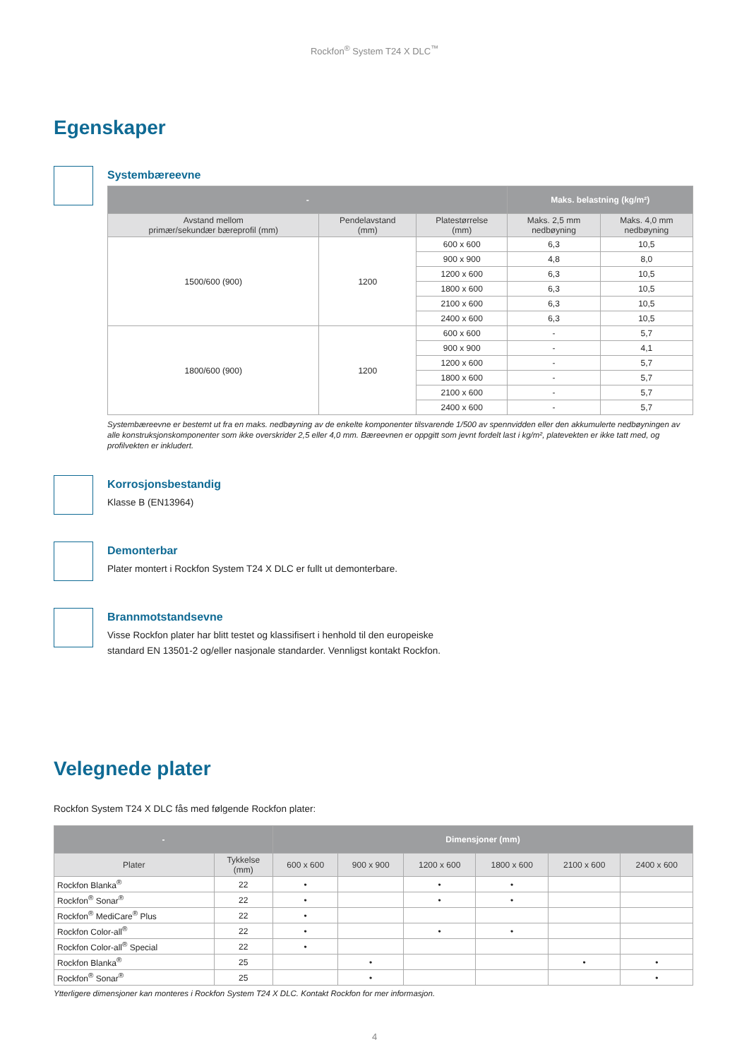Rockfon<sup>®</sup> System T24 X DLC<sup>™</sup>
Egenskaper
Systembæreevne
| - | | | Maks. belastning (kg/m²) | |
| --- | --- | --- | --- | --- |
| Avstand mellom primær/sekundær bæreprofil (mm) | Pendelavstand (mm) | Platestørrelse (mm) | Maks. 2,5 mm nedbøyning | Maks. 4,0 mm nedbøyning |
| 1500/600 (900) | 1200 | 600 x 600 | 6,3 | 10,5 |
| | | 900 x 900 | 4,8 | 8,0 |
| | | 1200 x 600 | 6,3 | 10,5 |
| | | 1800 x 600 | 6,3 | 10,5 |
| | | 2100 x 600 | 6,3 | 10,5 |
| | | 2400 x 600 | 6,3 | 10,5 |
| 1800/600 (900) | 1200 | 600 x 600 | - | 5,7 |
| | | 900 x 900 | - | 4,1 |
| | | 1200 x 600 | - | 5,7 |
| | | 1800 x 600 | - | 5,7 |
| | | 2100 x 600 | - | 5,7 |
| | | 2400 x 600 | - | 5,7 |
Systembæreevne er bestemt ut fra en maks. nedbøyning av de enkelte komponenter tilsvarende 1/500 av spennvidden eller den akkumulerte nedbøyningen av alle konstruksjonskomponenter som ikke overskrider 2,5 eller 4,0 mm. Bæreevnen er oppgitt som jevnt fordelt last i kg/m², platevekten er ikke tatt med, og profilvekten er inkludert.
Korrosjonsbestandig
Klasse B (EN13964)
Demonterbar
Plater montert i Rockfon System T24 X DLC er fullt ut demonterbare.
Brannmotstandsevne
Visse Rockfon plater har blitt testet og klassifisert i henhold til den europeiske
standard EN 13501-2 og/eller nasjonale standarder. Vennligst kontakt Rockfon.
Velegnede plater
Rockfon System T24 X DLC fås med følgende Rockfon plater:
| - | | Dimensjoner (mm) | | | | | |
| --- | --- | --- | --- | --- | --- | --- | --- |
| Plater | Tykkelse (mm) | 600 x 600 | 900 x 900 | 1200 x 600 | 1800 x 600 | 2100 x 600 | 2400 x 600 |
| Rockfon Blanka<sup>®</sup> | 22 | • | | • | • | | |
| Rockfon<sup>®</sup> Sonar<sup>®</sup> | 22 | • | | • | • | | |
| Rockfon<sup>®</sup> MediCare<sup>®</sup> Plus | 22 | • | | | | | |
| Rockfon Color-all<sup>®</sup> | 22 | • | | • | • | | |
| Rockfon Color-all<sup>®</sup> Special | 22 | • | | | | | |
| Rockfon Blanka<sup>®</sup> | 25 | | • | | | • | • |
| Rockfon<sup>®</sup> Sonar<sup>®</sup> | 25 | | • | | | | • |
Ytterligere dimensjoner kan monteres i Rockfon System T24 X DLC. Kontakt Rockfon for mer informasjon.
4